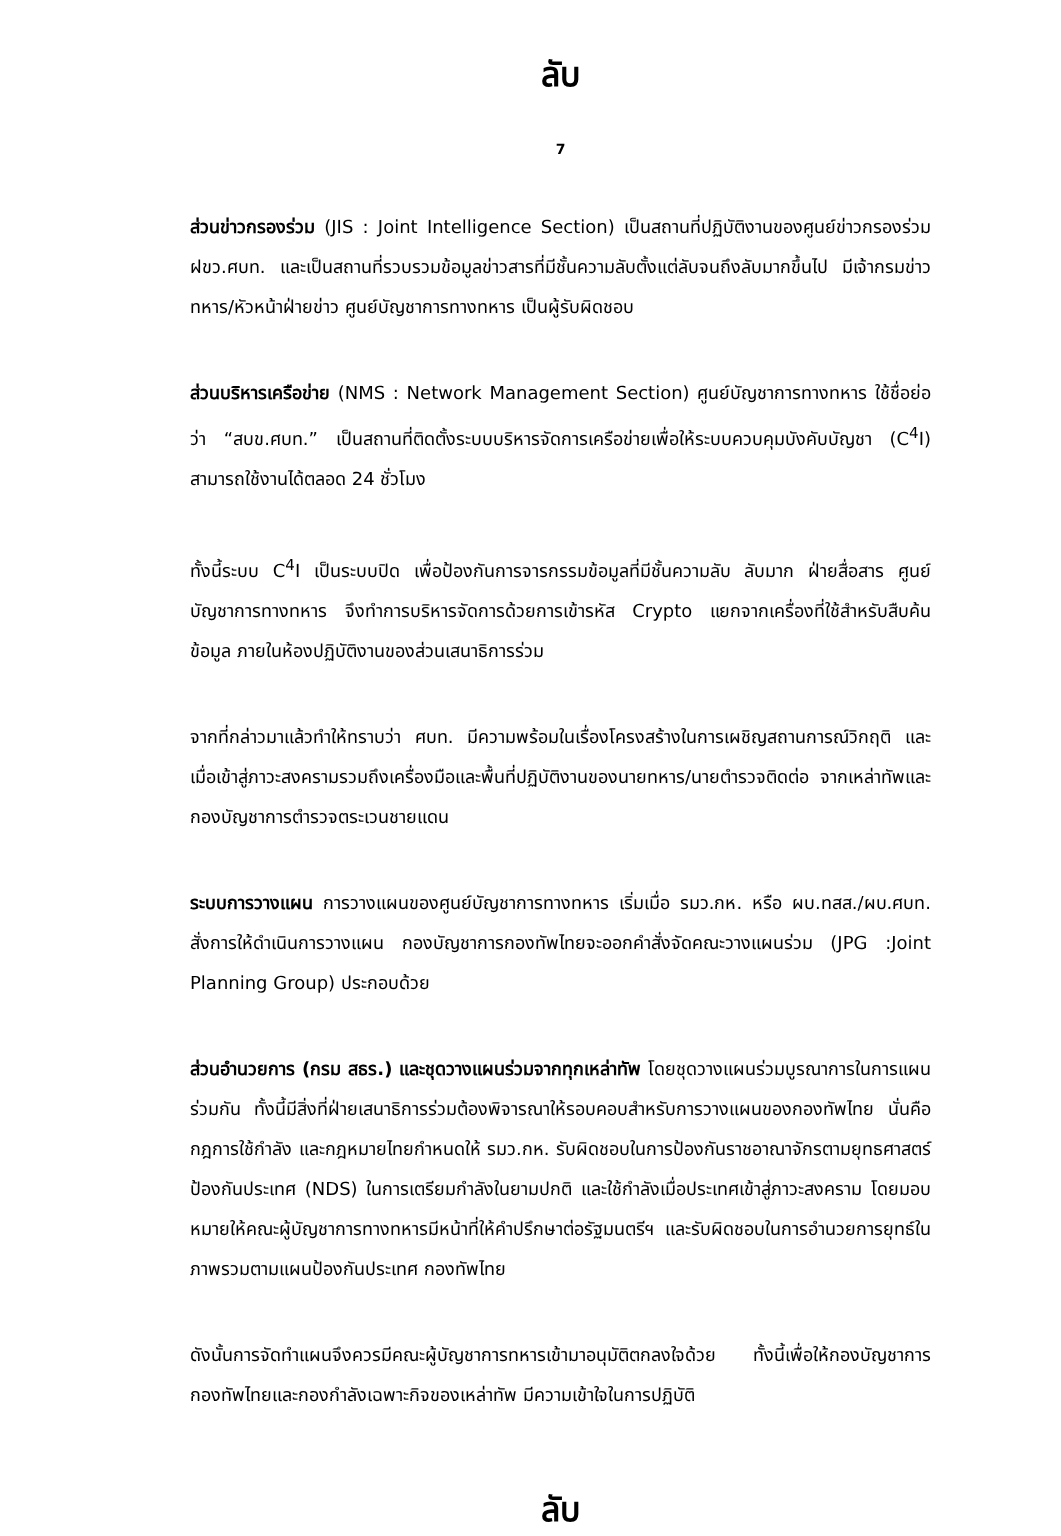ลับ
7
ส่วนข่าวกรองร่วม (JIS : Joint Intelligence Section) เป็นสถานที่ปฏิบัติงานของศูนย์ข่าวกรองร่วม ฝขว.ศบท. และเป็นสถานที่รวบรวมข้อมูลข่าวสารที่มีชั้นความลับตั้งแต่ลับจนถึงลับมากขึ้นไป มีเจ้ากรมข่าวทหาร/หัวหน้าฝ่ายข่าว ศูนย์บัญชาการทางทหาร เป็นผู้รับผิดชอบ
ส่วนบริหารเครือข่าย (NMS : Network Management Section) ศูนย์บัญชาการทางทหาร ใช้ชื่อย่อว่า “สบข.ศบท.” เป็นสถานที่ติดตั้งระบบบริหารจัดการเครือข่ายเพื่อให้ระบบควบคุมบังคับบัญชา (C<sup>4</sup>I) สามารถใช้งานได้ตลอด 24 ชั่วโมง
ทั้งนี้ระบบ C<sup>4</sup>I เป็นระบบปิด เพื่อป้องกันการจารกรรมข้อมูลที่มีชั้นความลับ ลับมาก ฝ่ายสื่อสาร ศูนย์บัญชาการทางทหาร จึงทำการบริหารจัดการด้วยการเข้ารหัส Crypto แยกจากเครื่องที่ใช้สำหรับสืบค้นข้อมูล ภายในห้องปฏิบัติงานของส่วนเสนาธิการร่วม
จากที่กล่าวมาแล้วทำให้ทราบว่า ศบท. มีความพร้อมในเรื่องโครงสร้างในการเผชิญสถานการณ์วิกฤติ และเมื่อเข้าสู่ภาวะสงครามรวมถึงเครื่องมือและพื้นที่ปฏิบัติงานของนายทหาร/นายตำรวจติดต่อ จากเหล่าทัพและกองบัญชาการตำรวจตระเวนชายแดน
ระบบการวางแผน การวางแผนของศูนย์บัญชาการทางทหาร เริ่มเมื่อ รมว.กห. หรือ ผบ.ทสส./ผบ.ศบท. สั่งการให้ดำเนินการวางแผน กองบัญชาการกองทัพไทยจะออกคำสั่งจัดคณะวางแผนร่วม (JPG :Joint Planning Group) ประกอบด้วย
ส่วนอำนวยการ (กรม สธร.) และชุดวางแผนร่วมจากทุกเหล่าทัพ โดยชุดวางแผนร่วมบูรณาการในการแผนร่วมกัน ทั้งนี้มีสิ่งที่ฝ่ายเสนาธิการร่วมต้องพิจารณาให้รอบคอบสำหรับการวางแผนของกองทัพไทย นั่นคือ กฎการใช้กำลัง และกฎหมายไทยกำหนดให้ รมว.กห. รับผิดชอบในการป้องกันราชอาณาจักรตามยุทธศาสตร์ป้องกันประเทศ (NDS) ในการเตรียมกำลังในยามปกติ และใช้กำลังเมื่อประเทศเข้าสู่ภาวะสงคราม โดยมอบหมายให้คณะผู้บัญชาการทางทหารมีหน้าที่ให้คำปรึกษาต่อรัฐมนตรีฯ และรับผิดชอบในการอำนวยการยุทธ์ในภาพรวมตามแผนป้องกันประเทศ กองทัพไทย
ดังนั้นการจัดทำแผนจึงควรมีคณะผู้บัญชาการทหารเข้ามาอนุมัติตกลงใจด้วย ทั้งนี้เพื่อให้กองบัญชาการกองทัพไทยและกองกำลังเฉพาะกิจของเหล่าทัพ มีความเข้าใจในการปฏิบัติ
ลับ